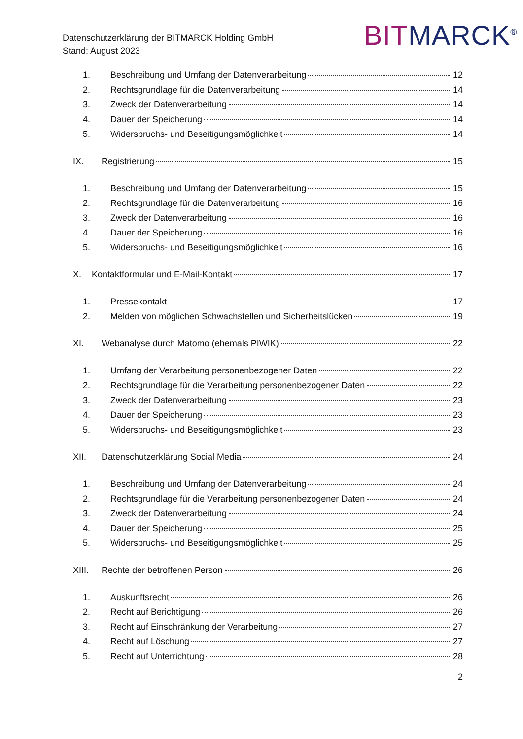Datenschutzerklärung der BITMARCK Holding GmbH
Stand: August 2023
BITMARCK<sup>®</sup>
1. Beschreibung und Umfang der Datenverarbeitung 12
2. Rechtsgrundlage für die Datenverarbeitung 14
3. Zweck der Datenverarbeitung 14
4. Dauer der Speicherung 14
5. Widerspruchs- und Beseitigungsmöglichkeit 14
IX. Registrierung 15
1. Beschreibung und Umfang der Datenverarbeitung 15
2. Rechtsgrundlage für die Datenverarbeitung 16
3. Zweck der Datenverarbeitung 16
4. Dauer der Speicherung 16
5. Widerspruchs- und Beseitigungsmöglichkeit 16
X. Kontaktformular und E-Mail-Kontakt 17
1. Pressekontakt 17
2. Melden von möglichen Schwachstellen und Sicherheitslücken 19
XI. Webanalyse durch Matomo (ehemals PIWIK) 22
1. Umfang der Verarbeitung personenbezogener Daten 22
2. Rechtsgrundlage für die Verarbeitung personenbezogener Daten 22
3. Zweck der Datenverarbeitung 23
4. Dauer der Speicherung 23
5. Widerspruchs- und Beseitigungsmöglichkeit 23
XII. Datenschutzerklärung Social Media 24
1. Beschreibung und Umfang der Datenverarbeitung 24
2. Rechtsgrundlage für die Verarbeitung personenbezogener Daten 24
3. Zweck der Datenverarbeitung 24
4. Dauer der Speicherung 25
5. Widerspruchs- und Beseitigungsmöglichkeit 25
XIII. Rechte der betroffenen Person 26
1. Auskunftsrecht 26
2. Recht auf Berichtigung 26
3. Recht auf Einschränkung der Verarbeitung 27
4. Recht auf Löschung 27
5. Recht auf Unterrichtung 28
2